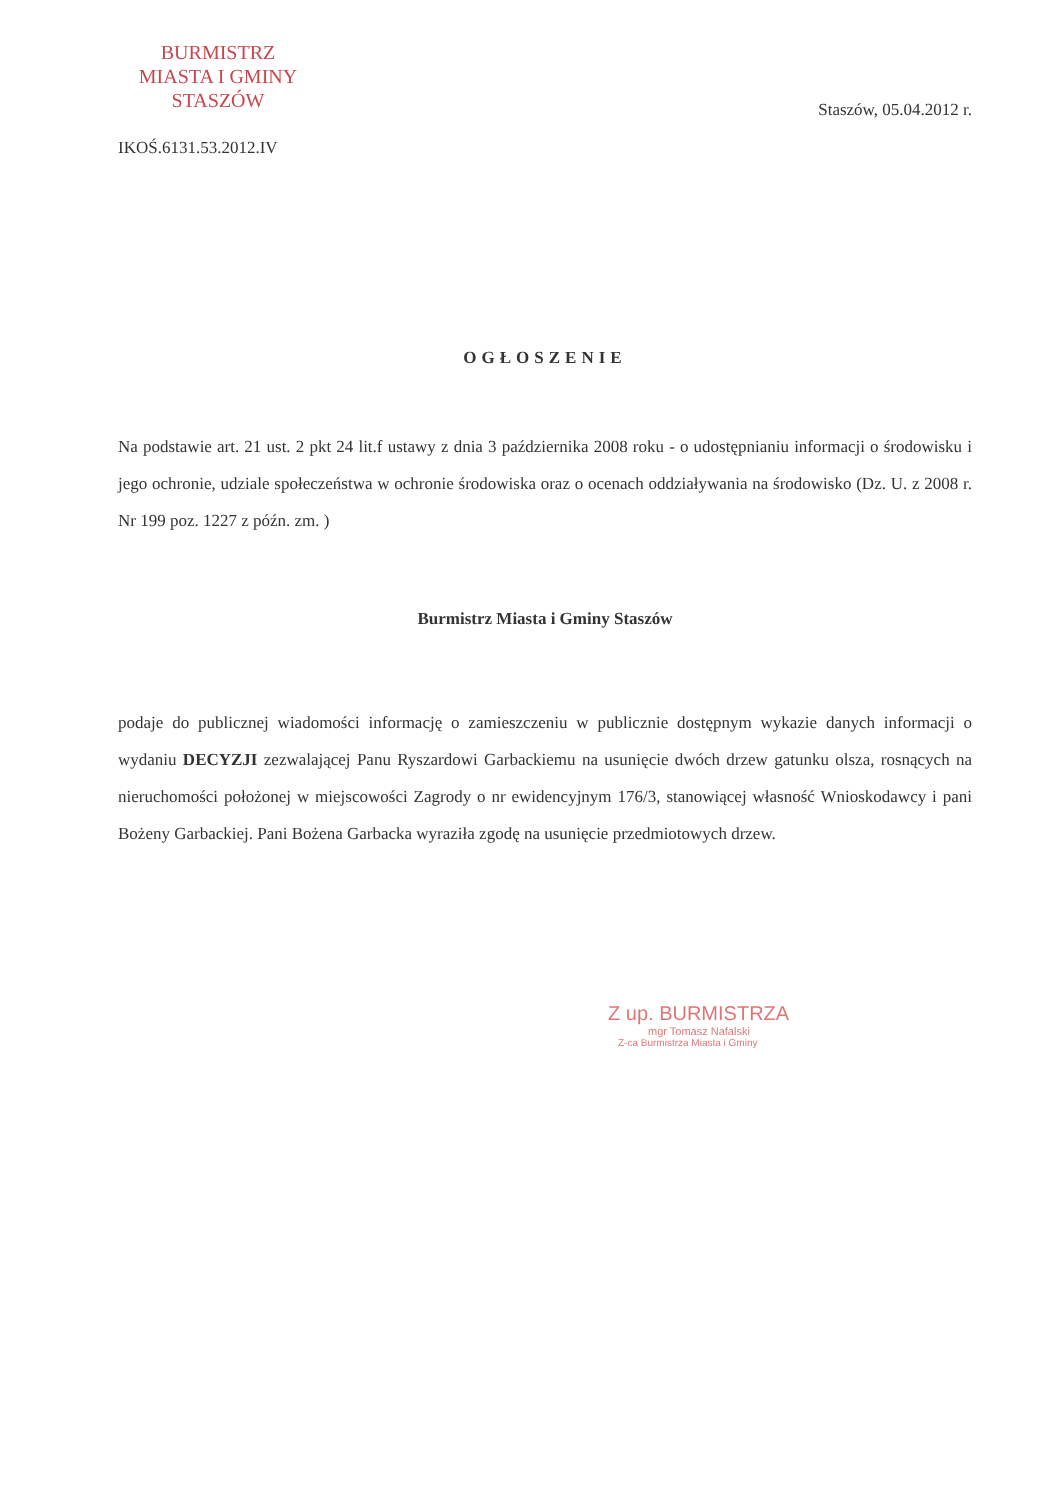BURMISTRZ
MIASTA I GMINY
STASZÓW
Staszów, 05.04.2012 r.
IKOŚ.6131.53.2012.IV
OGŁOSZENIE
Na podstawie art. 21 ust. 2 pkt 24 lit.f ustawy z dnia 3 października 2008 roku - o udostępnianiu informacji o środowisku i jego ochronie, udziale społeczeństwa w ochronie środowiska oraz o ocenach oddziaływania na środowisko (Dz. U. z 2008 r. Nr 199 poz. 1227 z późn. zm. )
Burmistrz Miasta i Gminy Staszów
podaje do publicznej wiadomości informację o zamieszczeniu w publicznie dostępnym wykazie danych informacji o wydaniu DECYZJI zezwalającej Panu Ryszardowi Garbackiemu na usunięcie dwóch drzew gatunku olsza, rosnących na nieruchomości położonej w miejscowości Zagrody o nr ewidencyjnym 176/3, stanowiącej własność Wnioskodawcy i pani Bożeny Garbackiej. Pani Bożena Garbacka wyraziła zgodę na usunięcie przedmiotowych drzew.
Z up. BURMISTRZA
mgr Tomasz Nafalski
Z-ca Burmistrza Miasta i Gminy